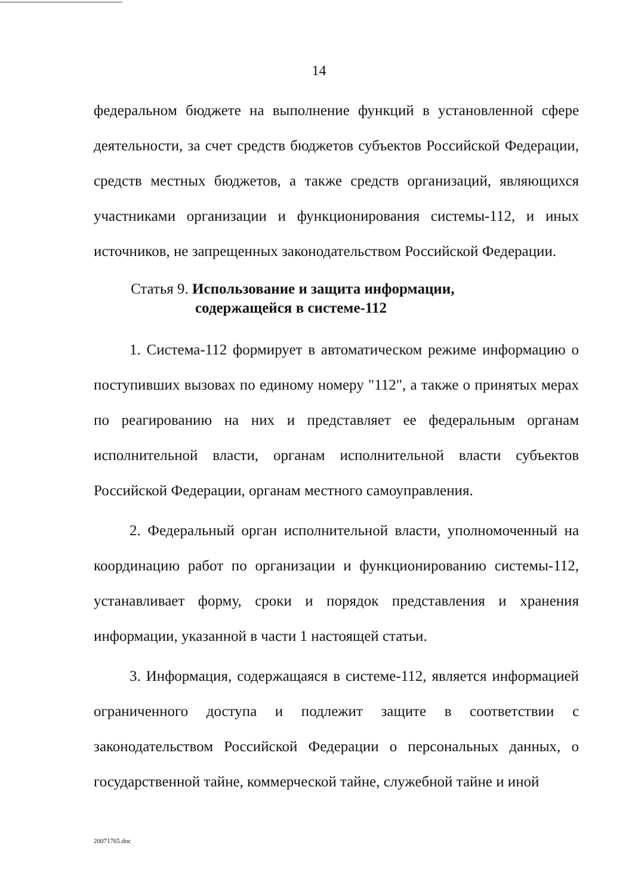14
федеральном бюджете на выполнение функций в установленной сфере деятельности, за счет средств бюджетов субъектов Российской Федерации, средств местных бюджетов, а также средств организаций, являющихся участниками организации и функционирования системы-112, и иных источников, не запрещенных законодательством Российской Федерации.
Статья 9. Использование и защита информации,
содержащейся в системе-112
1. Система-112 формирует в автоматическом режиме информацию о поступивших вызовах по единому номеру "112", а также о принятых мерах по реагированию на них и представляет ее федеральным органам исполнительной власти, органам исполнительной власти субъектов Российской Федерации, органам местного самоуправления.
2. Федеральный орган исполнительной власти, уполномоченный на координацию работ по организации и функционированию системы-112, устанавливает форму, сроки и порядок представления и хранения информации, указанной в части 1 настоящей статьи.
3. Информация, содержащаяся в системе-112, является информацией ограниченного доступа и подлежит защите в соответствии с законодательством Российской Федерации о персональных данных, о государственной тайне, коммерческой тайне, служебной тайне и иной
20071765.doc